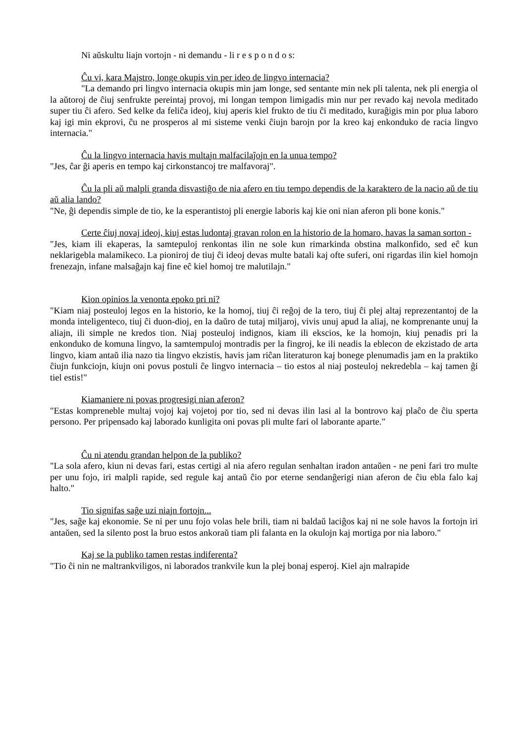Ni aŭskultu liajn vortojn - ni demandu - li r e s p o n d o s:
Ĉu vi, kara Majstro, longe okupis vin per ideo de lingvo internacia?
"La demando pri lingvo internacia okupis min jam longe, sed sentante min nek pli talenta, nek pli energia ol la aŭtoroj de ĉiuj senfrukte pereintaj provoj, mi longan tempon limigadis min nur per revado kaj nevola meditado super tiu ĉi afero. Sed kelke da feliĉa ideoj, kiuj aperis kiel frukto de tiu ĉi meditado, kuraĝigis min por plua laboro kaj igi min ekprovi, ĉu ne prosperos al mi sisteme venki ĉiujn barojn por la kreo kaj enkonduko de racia lingvo internacia."
Ĉu la lingvo internacia havis multajn malfacilaĵojn en la unua tempo?
"Jes, ĉar ĝi aperis en tempo kaj cirkonstancoj tre malfavoraj".
Ĉu la pli aŭ malpli granda disvastiĝo de nia afero en tiu tempo dependis de la karaktero de la nacio aŭ de tiu aŭ alia lando?
"Ne, ĝi dependis simple de tio, ke la esperantistoj pli energie laboris kaj kie oni nian aferon pli bone konis."
Certe ĉiuj novaj ideoj, kiuj estas ludontaj gravan rolon en la historio de la homaro, havas la saman sorton -
"Jes, kiam ili ekaperas, la samtepuloj renkontas ilin ne sole kun rimarkinda obstina malkonfido, sed eĉ kun neklarigebla malamikeco. La pioniroj de tiuj ĉi ideoj devas multe batali kaj ofte suferi, oni rigardas ilin kiel homojn frenezajn, infane malsaĝajn kaj fine eĉ kiel homoj tre malutilajn."
Kion opinios la venonta epoko pri ni?
"Kiam niaj posteuloj legos en la historio, ke la homoj, tiuj ĉi reĝoj de la tero, tiuj ĉi plej altaj reprezentantoj de la monda inteligenteco, tiuj ĉi duon-dioj, en la daŭro de tutaj miljaroj, vivis unuj apud la aliaj, ne komprenante unuj la aliajn, ili simple ne kredos tion. Niaj posteuloj indignos, kiam ili ekscios, ke la homojn, kiuj penadis pri la enkonduko de komuna lingvo, la samtempuloj montradis per la fingroj, ke ili neadis la eblecon de ekzistado de arta lingvo, kiam antaŭ ilia nazo tia lingvo ekzistis, havis jam riĉan literaturon kaj bonege plenumadis jam en la praktiko ĉiujn funkciojn, kiujn oni povus postuli ĉe lingvo internacia – tio estos al niaj posteuloj nekredebla – kaj tamen ĝi tiel estis!"
Kiamaniere ni povas progresigi nian aferon?
"Estas kompreneble multaj vojoj kaj vojetoj por tio, sed ni devas ilin lasi al la bontrovo kaj plaĉo de ĉiu sperta persono. Per pripensado kaj laborado kunligita oni povas pli multe fari ol laborante aparte."
Ĉu ni atendu grandan helpon de la publiko?
"La sola afero, kiun ni devas fari, estas certigi al nia afero regulan senhaltan iradon antaŭen - ne peni fari tro multe per unu fojo, iri malpli rapide, sed regule kaj antaŭ ĉio por eterne sendanĝerigi nian aferon de ĉiu ebla falo kaj halto."
Tio signifas saĝe uzi niajn fortojn...
"Jes, saĝe kaj ekonomie. Se ni per unu fojo volas hele brili, tiam ni baldaŭ laciĝos kaj ni ne sole havos la fortojn iri antaŭen, sed la silento post la bruo estos ankoraŭ tiam pli falanta en la okulojn kaj mortiga por nia laboro."
Kaj se la publiko tamen restas indiferenta?
"Tio ĉi nin ne maltrankviligos, ni laborados trankvile kun la plej bonaj esperoj. Kiel ajn malrapide